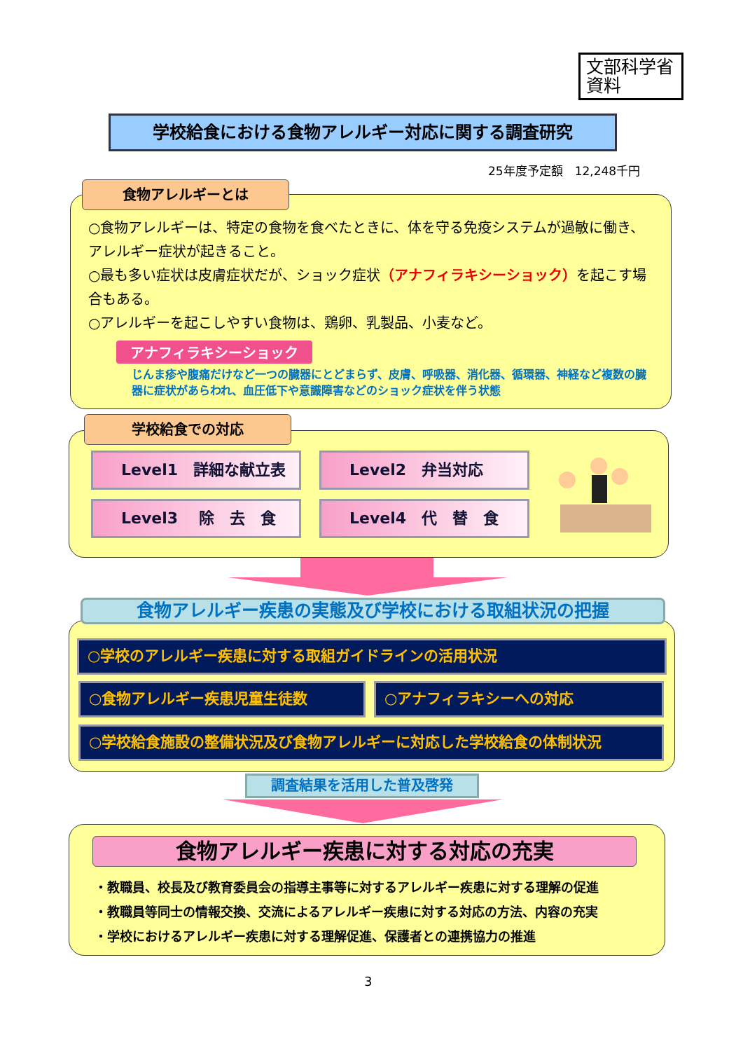文部科学省
資料
学校給食における食物アレルギー対応に関する調査研究
25年度予定額　12,248千円
○食物アレルギーは、特定の食物を食べたときに、体を守る免疫システムが過敏に働き、アレルギー症状が起きること。
○最も多い症状は皮膚症状だが、ショック症状（アナフィラキシーショック）を起こす場合もある。
○アレルギーを起こしやすい食物は、鶏卵、乳製品、小麦など。
アナフィラキシーショック
じんま疹や腹痛だけなど一つの臓器にとどまらず、皮膚、呼吸器、消化器、循環器、神経など複数の臓器に症状があらわれ、血圧低下や意識障害などのショック症状を伴う状態
食物アレルギーとは
学校給食での対応
Level1　詳細な献立表 Level2　弁当対応
Level3　 除　去　食 Level4　代　替　食
食物アレルギー疾患の実態及び学校における取組状況の把握
○学校のアレルギー疾患に対する取組ガイドラインの活用状況
○食物アレルギー疾患児童生徒数 ○アナフィラキシーへの対応
○学校給食施設の整備状況及び食物アレルギーに対応した学校給食の体制状況
調査結果を活用した普及啓発
食物アレルギー疾患に対する対応の充実
・教職員、校長及び教育委員会の指導主事等に対するアレルギー疾患に対する理解の促進
・教職員等同士の情報交換、交流によるアレルギー疾患に対する対応の方法、内容の充実
・学校におけるアレルギー疾患に対する理解促進、保護者との連携協力の推進
3